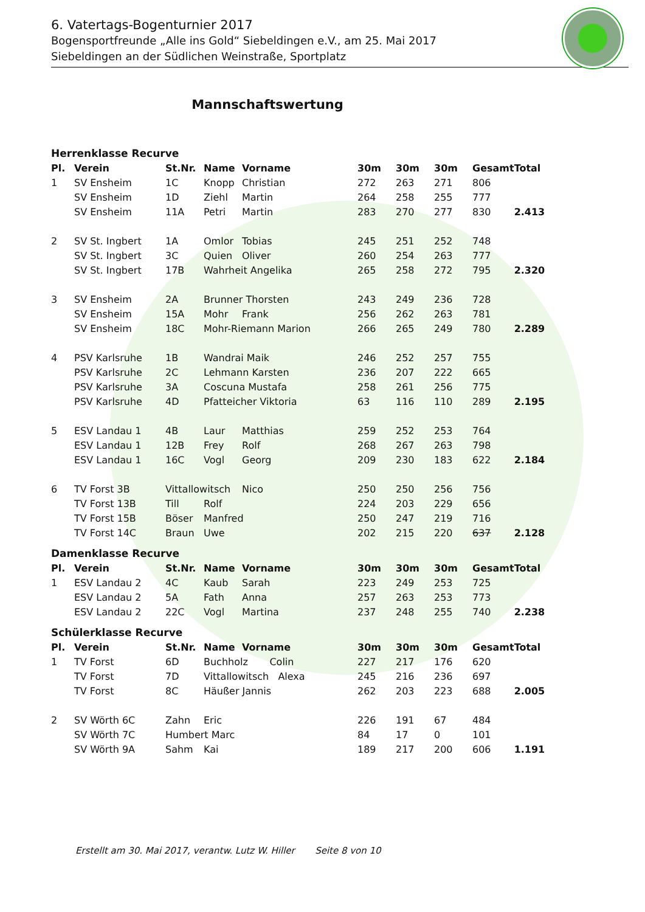6. Vatertags-Bogenturnier 2017
Bogensportfreunde „Alle ins Gold“ Siebeldingen e.V., am 25. Mai 2017
Siebeldingen an der Südlichen Weinstraße, Sportplatz
Mannschaftswertung
Herrenklasse Recurve
| Pl. | Verein | St.Nr. | Name | Vorname | 30m | 30m | 30m | Gesamt | Total |
| --- | --- | --- | --- | --- | --- | --- | --- | --- | --- |
| 1 | SV Ensheim | 1C | Knopp | Christian | 272 | 263 | 271 | 806 | |
| | SV Ensheim | 1D | Ziehl | Martin | 264 | 258 | 255 | 777 | |
| | SV Ensheim | 11A | Petri | Martin | 283 | 270 | 277 | 830 | 2.413 |
| 2 | SV St. Ingbert | 1A | Omlor | Tobias | 245 | 251 | 252 | 748 | |
| | SV St. Ingbert | 3C | Quien | Oliver | 260 | 254 | 263 | 777 | |
| | SV St. Ingbert | 17B | Wahrheit Angelika | | 265 | 258 | 272 | 795 | 2.320 |
| 3 | SV Ensheim | 2A | Brunner Thorsten | | 243 | 249 | 236 | 728 | |
| | SV Ensheim | 15A | Mohr | Frank | 256 | 262 | 263 | 781 | |
| | SV Ensheim | 18C | Mohr-Riemann Marion | | 266 | 265 | 249 | 780 | 2.289 |
| 4 | PSV Karlsruhe | 1B | Wandrai Maik | | 246 | 252 | 257 | 755 | |
| | PSV Karlsruhe | 2C | Lehmann Karsten | | 236 | 207 | 222 | 665 | |
| | PSV Karlsruhe | 3A | Coscuna Mustafa | | 258 | 261 | 256 | 775 | |
| | PSV Karlsruhe | 4D | Pfatteicher Viktoria | | 63 | 116 | 110 | 289 | 2.195 |
| 5 | ESV Landau 1 | 4B | Laur | Matthias | 259 | 252 | 253 | 764 | |
| | ESV Landau 1 | 12B | Frey | Rolf | 268 | 267 | 263 | 798 | |
| | ESV Landau 1 | 16C | Vogl | Georg | 209 | 230 | 183 | 622 | 2.184 |
| 6 | TV Forst 3B | Vittallowitsch | | Nico | 250 | 250 | 256 | 756 | |
| | TV Forst 13B | Till | Rolf | | 224 | 203 | 229 | 656 | |
| | TV Forst 15B | Böser | Manfred | | 250 | 247 | 219 | 716 | |
| | TV Forst 14C | Braun | Uwe | | 202 | 215 | 220 | 637 | 2.128 |
Damenklasse Recurve
| Pl. | Verein | St.Nr. | Name | Vorname | 30m | 30m | 30m | Gesamt | Total |
| --- | --- | --- | --- | --- | --- | --- | --- | --- | --- |
| 1 | ESV Landau 2 | 4C | Kaub | Sarah | 223 | 249 | 253 | 725 | |
| | ESV Landau 2 | 5A | Fath | Anna | 257 | 263 | 253 | 773 | |
| | ESV Landau 2 | 22C | Vogl | Martina | 237 | 248 | 255 | 740 | 2.238 |
Schülerklasse Recurve
| Pl. | Verein | St.Nr. | Name | Vorname | 30m | 30m | 30m | Gesamt | Total |
| --- | --- | --- | --- | --- | --- | --- | --- | --- | --- |
| 1 | TV Forst | 6D | Buchholz Colin | | 227 | 217 | 176 | 620 | |
| | TV Forst | 7D | Vittallowitsch Alexa | | 245 | 216 | 236 | 697 | |
| | TV Forst | 8C | Häußer Jannis | | 262 | 203 | 223 | 688 | 2.005 |
| 2 | SV Wörth 6C | Zahn | Eric | | 226 | 191 | 67 | 484 | |
| | SV Wörth 7C | Humbert Marc | | | 84 | 17 | 0 | 101 | |
| | SV Wörth 9A | Sahm | Kai | | 189 | 217 | 200 | 606 | 1.191 |
Erstellt am 30. Mai 2017, verantw. Lutz W. Hiller Seite 8 von 10